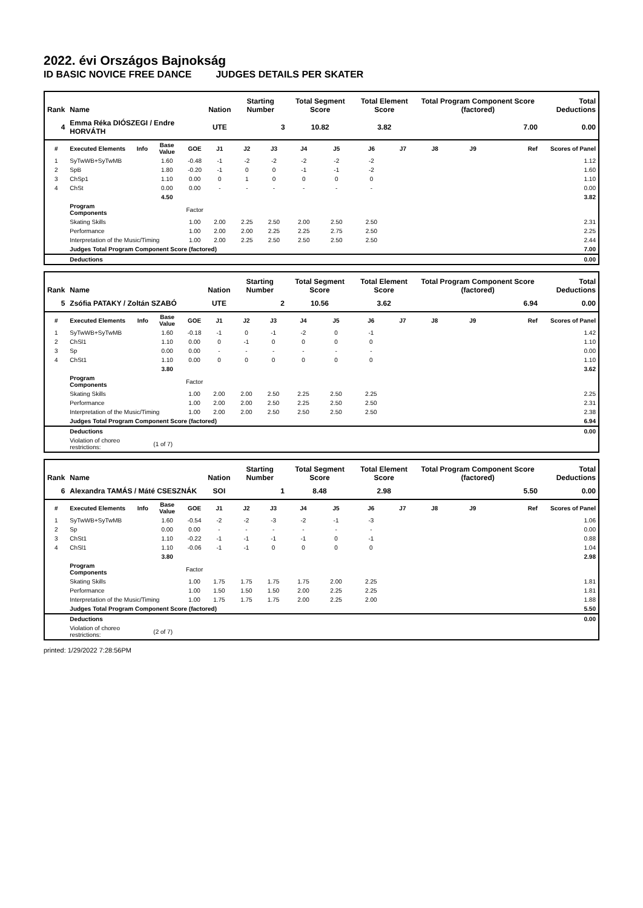2022. évi Országos Bajnokság
ID BASIC NOVICE FREE DANCE JUDGES DETAILS PER SKATER
| Rank | Name | | | | Nation | Starting Number | | Total Segment Score | | Total Element Score | | Total Program Component Score (factored) | | | Total Deductions |
| --- | --- | --- | --- | --- | --- | --- | --- | --- | --- | --- | --- | --- | --- | --- | --- |
| 4 | Emma Réka DIÓSZEGI / Endre HORVÁTH | | | | UTE | 3 | | 10.82 | | 3.82 | | 7.00 | | | 0.00 |
| # | Executed Elements | Info | Base Value | GOE | J1 | J2 | J3 | J4 | J5 | J6 | J7 | J8 | J9 | Ref | Scores of Panel |
| 1 | SyTwWB+SyTwMB | | 1.60 | -0.48 | -1 | -2 | -2 | -2 | -2 | -2 | | | | | 1.12 |
| 2 | SpB | | 1.80 | -0.20 | -1 | 0 | 0 | -1 | -1 | -2 | | | | | 1.60 |
| 3 | ChSp1 | | 1.10 | 0.00 | 0 | 1 | 0 | 0 | 0 | 0 | | | | | 1.10 |
| 4 | ChSt | | 0.00 | 0.00 | - | - | - | - | - | - | | | | | 0.00 |
| | | | 4.50 | | | | | | | | | | | | 3.82 |
| | Program Components | | | Factor | | | | | | | | | | | |
| | Skating Skills | | | 1.00 | 2.00 | 2.25 | 2.50 | 2.00 | 2.50 | 2.50 | | | | | 2.31 |
| | Performance | | | 1.00 | 2.00 | 2.00 | 2.25 | 2.25 | 2.75 | 2.50 | | | | | 2.25 |
| | Interpretation of the Music/Timing | | | 1.00 | 2.00 | 2.25 | 2.50 | 2.50 | 2.50 | 2.50 | | | | | 2.44 |
| | Judges Total Program Component Score (factored) | | | | | | | | | | | | | | 7.00 |
| | Deductions | | | | | | | | | | | | | | 0.00 |
| Rank | Name | | | | Nation | Starting Number | | Total Segment Score | | Total Element Score | | Total Program Component Score (factored) | | | Total Deductions |
| --- | --- | --- | --- | --- | --- | --- | --- | --- | --- | --- | --- | --- | --- | --- | --- |
| 5 | Zsófia PATAKY / Zoltán SZABÓ | | | | UTE | 2 | | 10.56 | | 3.62 | | 6.94 | | | 0.00 |
| # | Executed Elements | Info | Base Value | GOE | J1 | J2 | J3 | J4 | J5 | J6 | J7 | J8 | J9 | Ref | Scores of Panel |
| 1 | SyTwWB+SyTwMB | | 1.60 | -0.18 | -1 | 0 | -1 | -2 | 0 | -1 | | | | | 1.42 |
| 2 | ChSl1 | | 1.10 | 0.00 | 0 | -1 | 0 | 0 | 0 | 0 | | | | | 1.10 |
| 3 | Sp | | 0.00 | 0.00 | - | - | - | - | - | - | | | | | 0.00 |
| 4 | ChSt1 | | 1.10 | 0.00 | 0 | 0 | 0 | 0 | 0 | 0 | | | | | 1.10 |
| | | | 3.80 | | | | | | | | | | | | 3.62 |
| | Program Components | | | Factor | | | | | | | | | | | |
| | Skating Skills | | | 1.00 | 2.00 | 2.00 | 2.50 | 2.25 | 2.50 | 2.25 | | | | | 2.25 |
| | Performance | | | 1.00 | 2.00 | 2.00 | 2.50 | 2.25 | 2.50 | 2.50 | | | | | 2.31 |
| | Interpretation of the Music/Timing | | | 1.00 | 2.00 | 2.00 | 2.50 | 2.50 | 2.50 | 2.50 | | | | | 2.38 |
| | Judges Total Program Component Score (factored) | | | | | | | | | | | | | | 6.94 |
| | Deductions | | | | | | | | | | | | | | 0.00 |
| | Violation of choreo restrictions: | | (1 of 7) | | | | | | | | | | | | |
| Rank | Name | | | | Nation | Starting Number | | Total Segment Score | | Total Element Score | | Total Program Component Score (factored) | | | Total Deductions |
| --- | --- | --- | --- | --- | --- | --- | --- | --- | --- | --- | --- | --- | --- | --- | --- |
| 6 | Alexandra TAMÁS / Máté CSESZNÁK | | | | SOI | 1 | | 8.48 | | 2.98 | | 5.50 | | | 0.00 |
| # | Executed Elements | Info | Base Value | GOE | J1 | J2 | J3 | J4 | J5 | J6 | J7 | J8 | J9 | Ref | Scores of Panel |
| 1 | SyTwWB+SyTwMB | | 1.60 | -0.54 | -2 | -2 | -3 | -2 | -1 | -3 | | | | | 1.06 |
| 2 | Sp | | 0.00 | 0.00 | - | - | - | - | - | - | | | | | 0.00 |
| 3 | ChSt1 | | 1.10 | -0.22 | -1 | -1 | -1 | -1 | 0 | -1 | | | | | 0.88 |
| 4 | ChSl1 | | 1.10 | -0.06 | -1 | -1 | 0 | 0 | 0 | 0 | | | | | 1.04 |
| | | | 3.80 | | | | | | | | | | | | 2.98 |
| | Program Components | | | Factor | | | | | | | | | | | |
| | Skating Skills | | | 1.00 | 1.75 | 1.75 | 1.75 | 1.75 | 2.00 | 2.25 | | | | | 1.81 |
| | Performance | | | 1.00 | 1.50 | 1.50 | 1.50 | 2.00 | 2.25 | 2.25 | | | | | 1.81 |
| | Interpretation of the Music/Timing | | | 1.00 | 1.75 | 1.75 | 1.75 | 2.00 | 2.25 | 2.00 | | | | | 1.88 |
| | Judges Total Program Component Score (factored) | | | | | | | | | | | | | | 5.50 |
| | Deductions | | | | | | | | | | | | | | 0.00 |
| | Violation of choreo restrictions: | | (2 of 7) | | | | | | | | | | | | |
printed: 1/29/2022 7:28:56PM